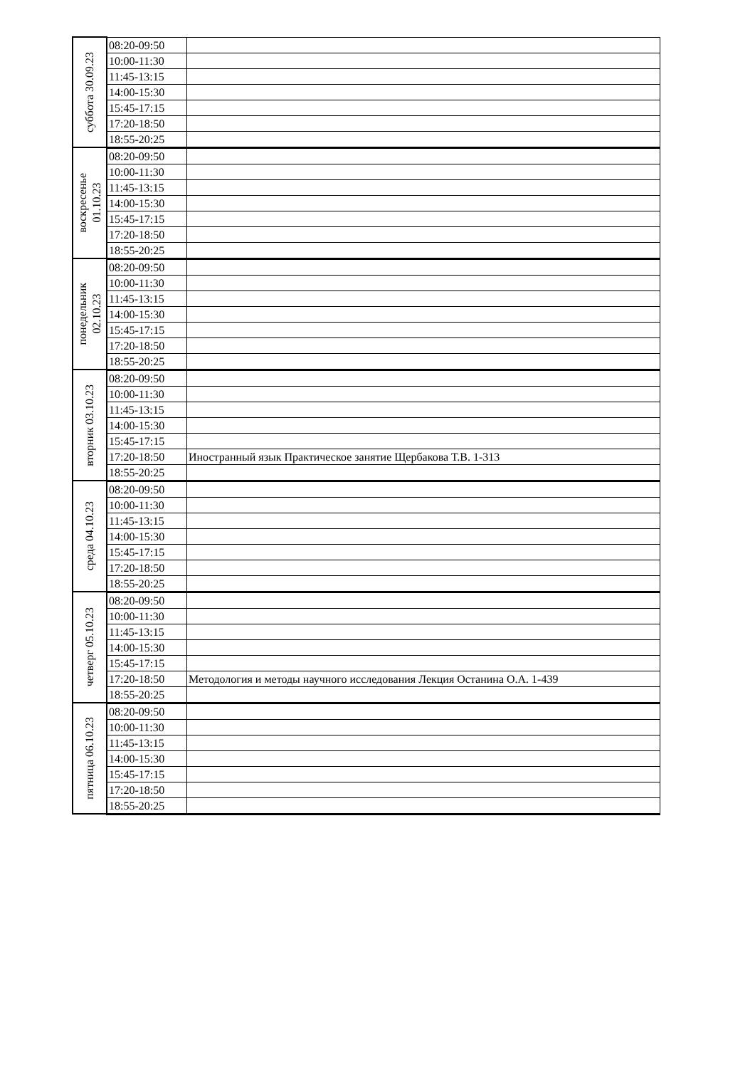| суббота 30.09.23 | 08:20-09:50 | |
| | 10:00-11:30 | |
| | 11:45-13:15 | |
| | 14:00-15:30 | |
| | 15:45-17:15 | |
| | 17:20-18:50 | |
| | 18:55-20:25 | |
| воскресенье 01.10.23 | 08:20-09:50 | |
| | 10:00-11:30 | |
| | 11:45-13:15 | |
| | 14:00-15:30 | |
| | 15:45-17:15 | |
| | 17:20-18:50 | |
| | 18:55-20:25 | |
| понедельник 02.10.23 | 08:20-09:50 | |
| | 10:00-11:30 | |
| | 11:45-13:15 | |
| | 14:00-15:30 | |
| | 15:45-17:15 | |
| | 17:20-18:50 | |
| | 18:55-20:25 | |
| вторник 03.10.23 | 08:20-09:50 | |
| | 10:00-11:30 | |
| | 11:45-13:15 | |
| | 14:00-15:30 | |
| | 15:45-17:15 | |
| | 17:20-18:50 | Иностранный язык Практическое занятие Щербакова Т.В. 1-313 |
| | 18:55-20:25 | |
| среда 04.10.23 | 08:20-09:50 | |
| | 10:00-11:30 | |
| | 11:45-13:15 | |
| | 14:00-15:30 | |
| | 15:45-17:15 | |
| | 17:20-18:50 | |
| | 18:55-20:25 | |
| четверг 05.10.23 | 08:20-09:50 | |
| | 10:00-11:30 | |
| | 11:45-13:15 | |
| | 14:00-15:30 | |
| | 15:45-17:15 | |
| | 17:20-18:50 | Методология и методы научного исследования Лекция Останина О.А. 1-439 |
| | 18:55-20:25 | |
| пятница 06.10.23 | 08:20-09:50 | |
| | 10:00-11:30 | |
| | 11:45-13:15 | |
| | 14:00-15:30 | |
| | 15:45-17:15 | |
| | 17:20-18:50 | |
| | 18:55-20:25 | |